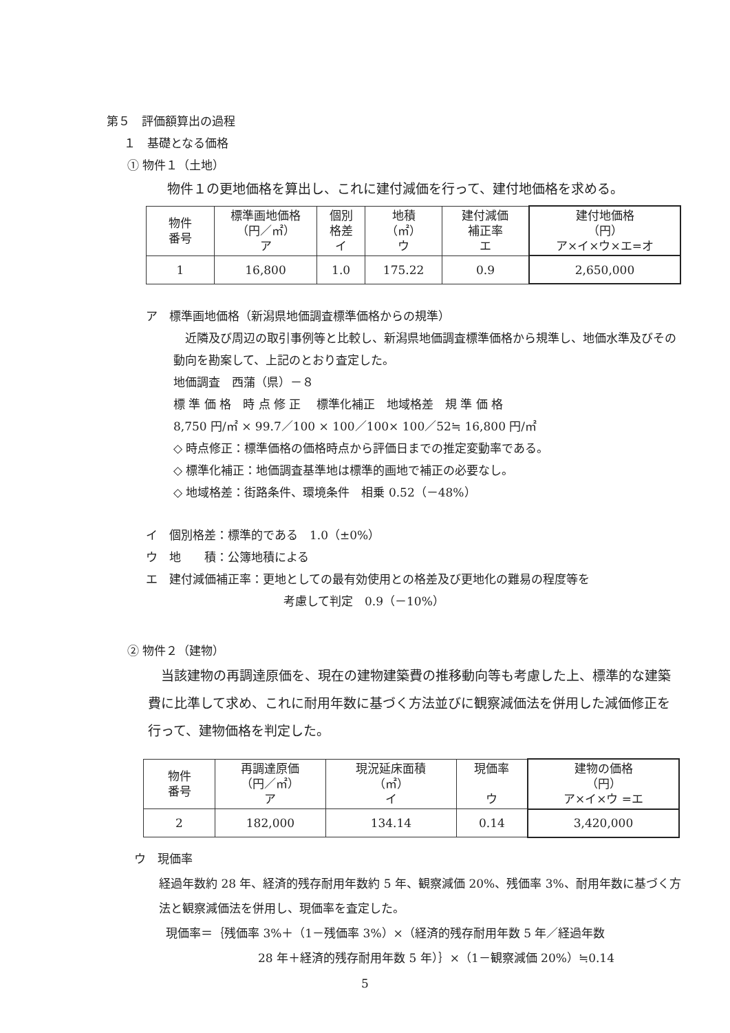第５　評価額算出の過程
１　基礎となる価格
① 物件１（土地）
物件１の更地価格を算出し、これに建付減価を行って、建付地価格を求める。
| 物件 番号 | 標準画地価格 （円／㎡） ア | 個別 格差 イ | 地積 （㎡） ウ | 建付減価 補正率 エ | 建付地価格 （円） ア×イ×ウ×エ=オ |
| 1 | 16,800 | 1.0 | 175.22 | 0.9 | 2,650,000 |
ア　標準画地価格（新潟県地価調査標準価格からの規準）
　近隣及び周辺の取引事例等と比較し、新潟県地価調査標準価格から規準し、地価水準及びその動向を勘案して、上記のとおり査定した。
地価調査　西蒲（県）－８
標 準 価 格　時 点 修 正　 標準化補正　地域格差　規 準 価 格
8,750 円/㎡ × 99.7／100 × 100／100× 100／52≒ 16,800 円/㎡
◇ 時点修正：標準価格の価格時点から評価日までの推定変動率である。
◇ 標準化補正：地価調査基準地は標準的画地で補正の必要なし。
◇ 地域格差：街路条件、環境条件　相乗 0.52（－48%）
イ　個別格差：標準的である　1.0（±0%）
ウ　地　　積：公簿地積による
エ　建付減価補正率：更地としての最有効使用との格差及び更地化の難易の程度等を
考慮して判定　0.9（－10%）
② 物件２（建物）
　当該建物の再調達原価を、現在の建物建築費の推移動向等も考慮した上、標準的な建築費に比準して求め、これに耐用年数に基づく方法並びに観察減価法を併用した減価修正を行って、建物価格を判定した。
| 物件 番号 | 再調達原価 （円／㎡） ア | 現況延床面積 （㎡） イ | 現価率 ウ | 建物の価格 （円） ア×イ×ウ =エ |
| 2 | 182,000 | 134.14 | 0.14 | 3,420,000 |
ウ　現価率
経過年数約 28 年、経済的残存耐用年数約 5 年、観察減価 20%、残価率 3%、耐用年数に基づく方法と観察減価法を併用し、現価率を査定した。
現価率＝｛残価率 3%＋（1－残価率 3%）×（経済的残存耐用年数 5 年／経過年数
28 年＋経済的残存耐用年数 5 年）｝×（1－観察減価 20%）≒0.14
5